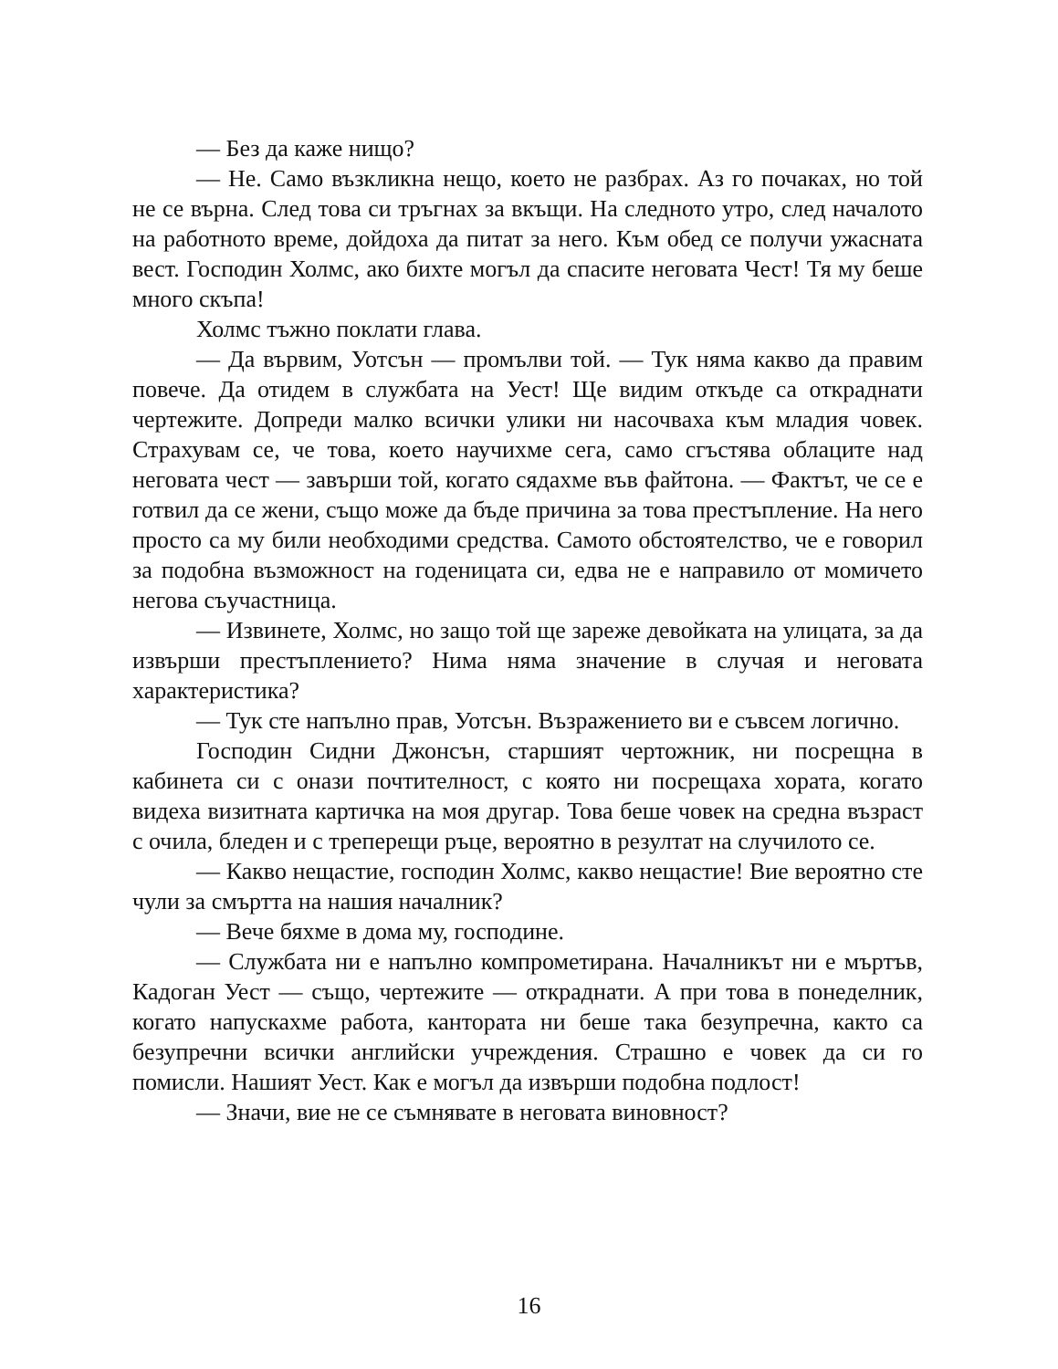— Без да каже нищо?
— Не. Само възкликна нещо, което не разбрах. Аз го почаках, но той не се върна. След това си тръгнах за вкъщи. На следното утро, след началото на работното време, дойдоха да питат за него. Към обед се получи ужасната вест. Господин Холмс, ако бихте могъл да спасите неговата Чест! Тя му беше много скъпа!
Холмс тъжно поклати глава.
— Да вървим, Уотсън — промълви той. — Тук няма какво да правим повече. Да отидем в службата на Уест! Ще видим откъде са откраднати чертежите. Допреди малко всички улики ни насочваха към младия човек. Страхувам се, че това, което научихме сега, само сгъстява облаците над неговата чест — завърши той, когато сядахме във файтона. — Фактът, че се е готвил да се жени, също може да бъде причина за това престъпление. На него просто са му били необходими средства. Самото обстоятелство, че е говорил за подобна възможност на годеницата си, едва не е направило от момичето негова съучастница.
— Извинете, Холмс, но защо той ще зареже девойката на улицата, за да извърши престъплението? Нима няма значение в случая и неговата характеристика?
— Тук сте напълно прав, Уотсън. Възражението ви е съвсем логично.
Господин Сидни Джонсън, старшият чертожник, ни посрещна в кабинета си с онази почтителност, с която ни посрещаха хората, когато видеха визитната картичка на моя другар. Това беше човек на средна възраст с очила, бледен и с трепе­рещи ръце, вероятно в резултат на случилото се.
— Какво нещастие, господин Холмс, какво нещастие! Вие вероятно сте чули за смъртта на нашия началник?
— Вече бяхме в дома му, господине.
— Службата ни е напълно компрометирана. Началникът ни е мъртъв, Кадоган Уест — също, чертежите — откраднати. А при това в понеделник, когато напускахме работа, кантората ни беше така безупречна, както са безупречни всички английски учреждения. Страшно е човек да си го помисли. Нашият Уест. Как е могъл да извърши подобна подлост!
— Значи, вие не се съмнявате в неговата виновност?
16